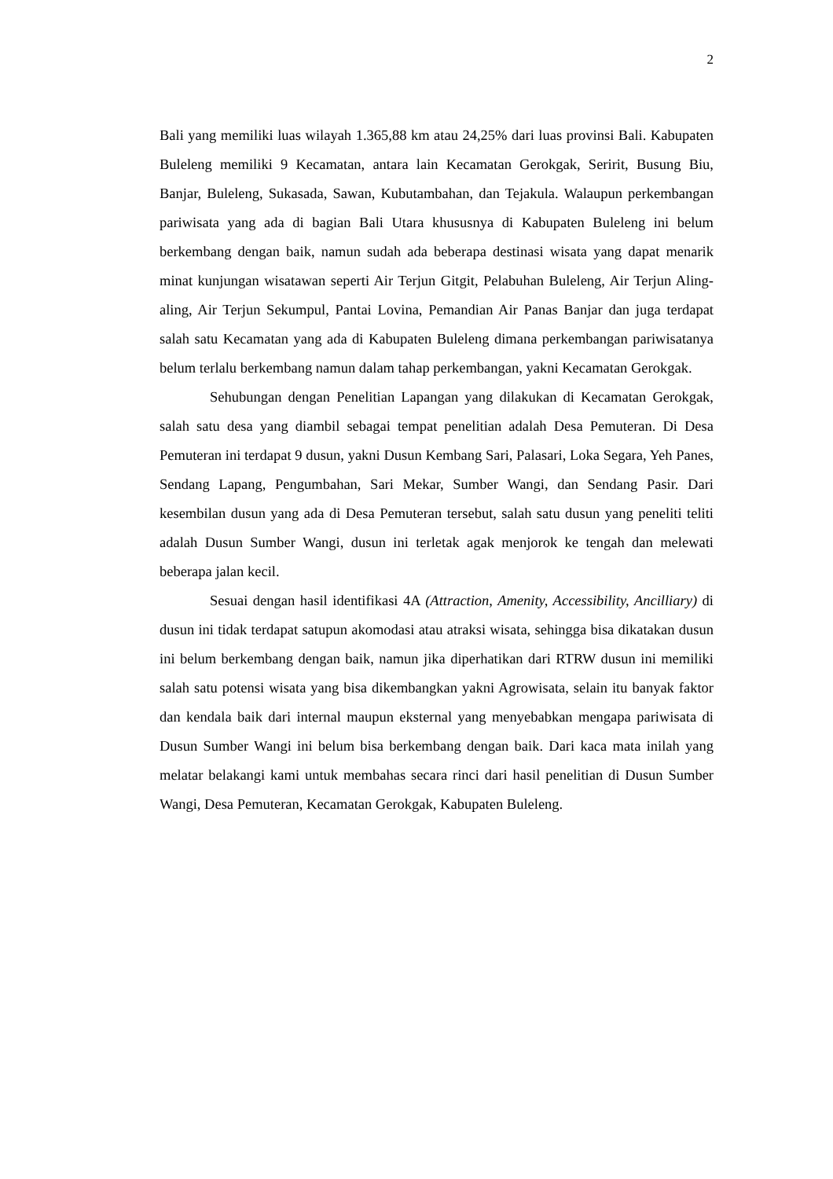2
Bali yang memiliki luas wilayah 1.365,88 km atau 24,25% dari luas provinsi Bali. Kabupaten Buleleng memiliki 9 Kecamatan, antara lain Kecamatan Gerokgak, Seririt, Busung Biu, Banjar, Buleleng, Sukasada, Sawan, Kubutambahan, dan Tejakula. Walaupun perkembangan pariwisata yang ada di bagian Bali Utara khususnya di Kabupaten Buleleng ini belum berkembang dengan baik, namun sudah ada beberapa destinasi wisata yang dapat menarik minat kunjungan wisatawan seperti Air Terjun Gitgit, Pelabuhan Buleleng, Air Terjun Aling-aling, Air Terjun Sekumpul, Pantai Lovina, Pemandian Air Panas Banjar dan juga terdapat salah satu Kecamatan yang ada di Kabupaten Buleleng dimana perkembangan pariwisatanya belum terlalu berkembang namun dalam tahap perkembangan, yakni Kecamatan Gerokgak.
Sehubungan dengan Penelitian Lapangan yang dilakukan di Kecamatan Gerokgak, salah satu desa yang diambil sebagai tempat penelitian adalah Desa Pemuteran. Di Desa Pemuteran ini terdapat 9 dusun, yakni Dusun Kembang Sari, Palasari, Loka Segara, Yeh Panes, Sendang Lapang, Pengumbahan, Sari Mekar, Sumber Wangi, dan Sendang Pasir. Dari kesembilan dusun yang ada di Desa Pemuteran tersebut, salah satu dusun yang peneliti teliti adalah Dusun Sumber Wangi, dusun ini terletak agak menjorok ke tengah dan melewati beberapa jalan kecil.
Sesuai dengan hasil identifikasi 4A (Attraction, Amenity, Accessibility, Ancilliary) di dusun ini tidak terdapat satupun akomodasi atau atraksi wisata, sehingga bisa dikatakan dusun ini belum berkembang dengan baik, namun jika diperhatikan dari RTRW dusun ini memiliki salah satu potensi wisata yang bisa dikembangkan yakni Agrowisata, selain itu banyak faktor dan kendala baik dari internal maupun eksternal yang menyebabkan mengapa pariwisata di Dusun Sumber Wangi ini belum bisa berkembang dengan baik. Dari kaca mata inilah yang melatar belakangi kami untuk membahas secara rinci dari hasil penelitian di Dusun Sumber Wangi, Desa Pemuteran, Kecamatan Gerokgak, Kabupaten Buleleng.